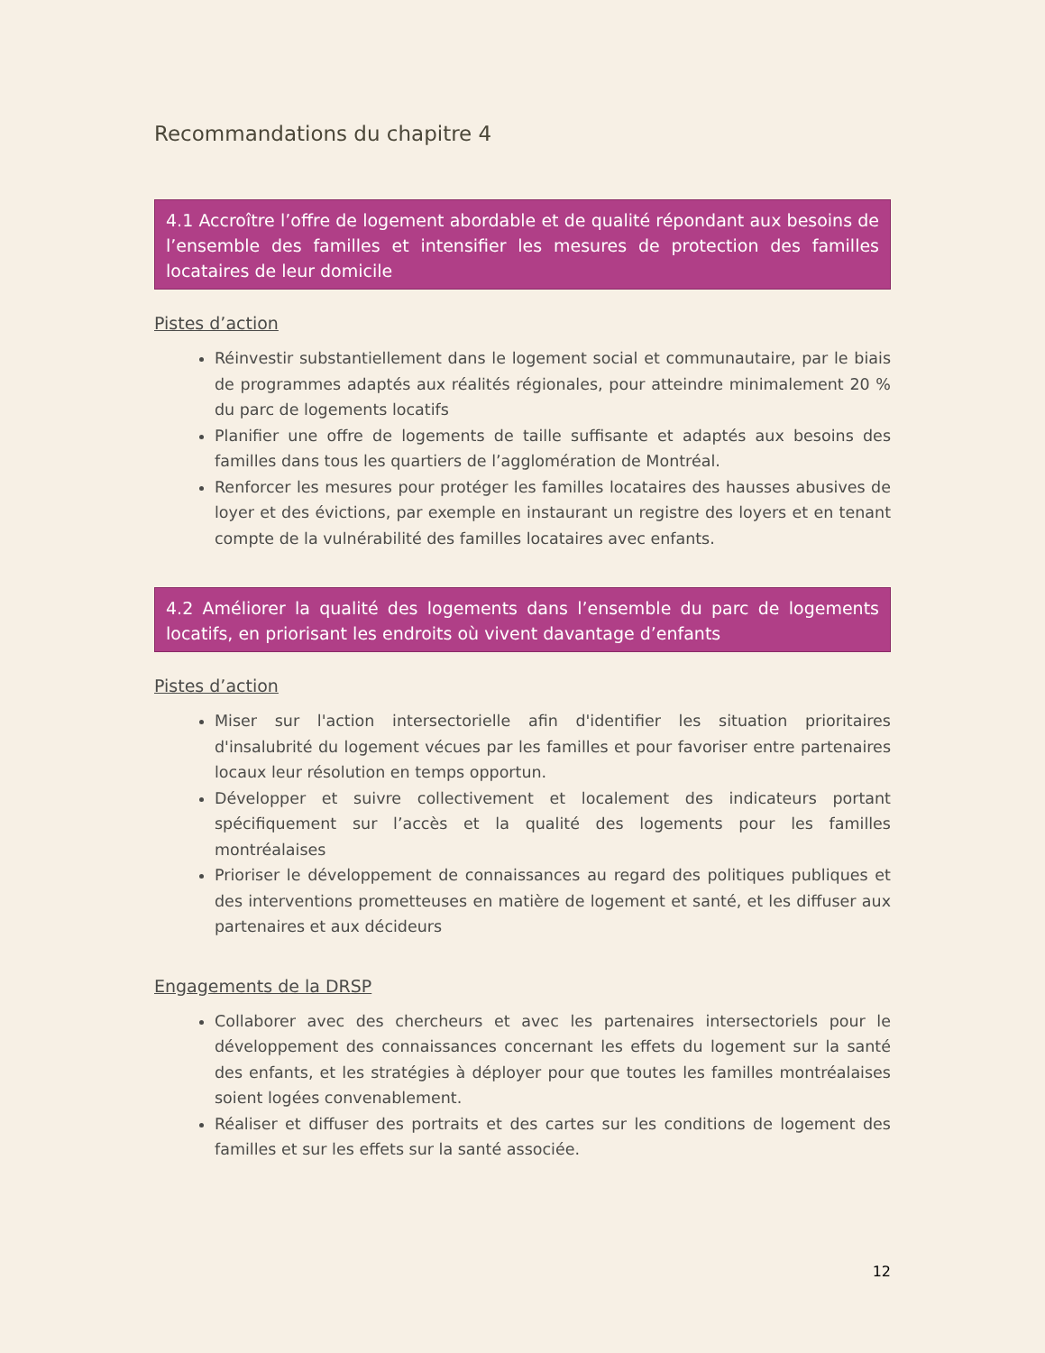Recommandations du chapitre 4
4.1 Accroître l’offre de logement abordable et de qualité répondant aux besoins de l’ensemble des familles et intensifier les mesures de protection des familles locataires de leur domicile
Pistes d’action
Réinvestir substantiellement dans le logement social et communautaire, par le biais de programmes adaptés aux réalités régionales, pour atteindre minimalement 20 % du parc de logements locatifs
Planifier une offre de logements de taille suffisante et adaptés aux besoins des familles dans tous les quartiers de l’agglomération de Montréal.
Renforcer les mesures pour protéger les familles locataires des hausses abusives de loyer et des évictions, par exemple en instaurant un registre des loyers et en tenant compte de la vulnérabilité des familles locataires avec enfants.
4.2 Améliorer la qualité des logements dans l’ensemble du parc de logements locatifs, en priorisant les endroits où vivent davantage d’enfants
Pistes d’action
Miser sur l'action intersectorielle afin d'identifier les situation prioritaires d'insalubrité du logement vécues par les familles et pour favoriser entre partenaires locaux leur résolution en temps opportun.
Développer et suivre collectivement et localement des indicateurs portant spécifiquement sur l’accès et la qualité des logements pour les familles montréalaises
Prioriser le développement de connaissances au regard des politiques publiques et des interventions prometteuses en matière de logement et santé, et les diffuser aux partenaires et aux décideurs
Engagements de la DRSP
Collaborer avec des chercheurs et avec les partenaires intersectoriels pour le développement des connaissances concernant les effets du logement sur la santé des enfants, et les stratégies à déployer pour que toutes les familles montréalaises soient logées convenablement.
Réaliser et diffuser des portraits et des cartes sur les conditions de logement des familles et sur les effets sur la santé associée.
12